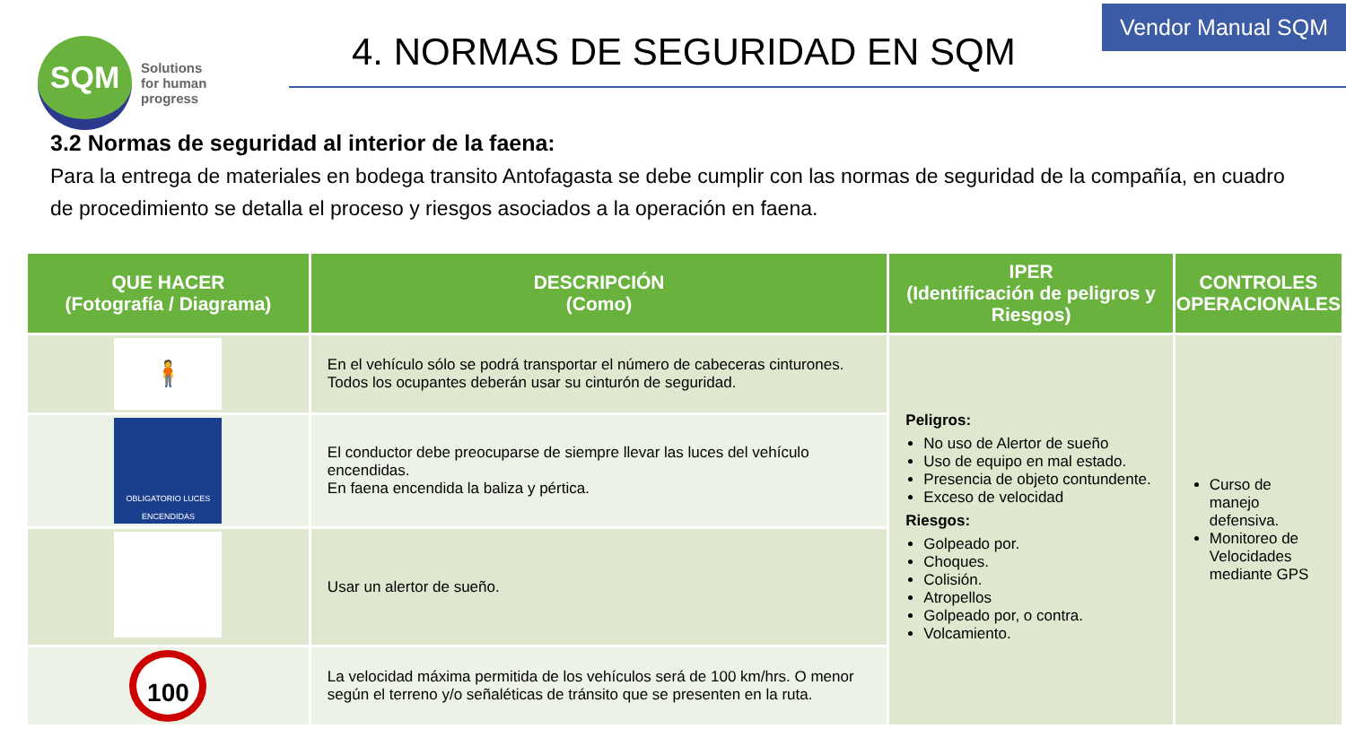Vendor Manual SQM
SQM
Solutions
for human
progress
4. NORMAS DE SEGURIDAD EN SQM
3.2 Normas de seguridad al interior de la faena:
Para la entrega de materiales en bodega transito Antofagasta se debe cumplir con las normas de seguridad de la compañía, en cuadro de procedimiento se detalla el proceso y riesgos asociados a la operación en faena.
| QUE HACER (Fotografía / Diagrama) | DESCRIPCIÓN (Como) | IPER (Identificación de peligros y Riesgos) | CONTROLES OPERACIONALES |
| --- | --- | --- | --- |
| 🧍 | En el vehículo sólo se podrá transportar el número de cabeceras cinturones. Todos los ocupantes deberán usar su cinturón de seguridad. | Peligros: No uso de Alertor de sueño Uso de equipo en mal estado. Presencia de objeto contundente. Exceso de velocidad Riesgos: Golpeado por. Choques. Colisión. Atropellos Golpeado por, o contra. Volcamiento. | Curso de manejo defensiva. Monitoreo de Velocidades mediante GPS |
| OBLIGATORIO LUCES ENCENDIDAS | El conductor debe preocuparse de siempre llevar las luces del vehículo encendidas. En faena encendida la baliza y pértica. | | |
| | Usar un alertor de sueño. | | |
| 100 | La velocidad máxima permitida de los vehículos será de 100 km/hrs. O menor según el terreno y/o señaléticas de tránsito que se presenten en la ruta. | | |